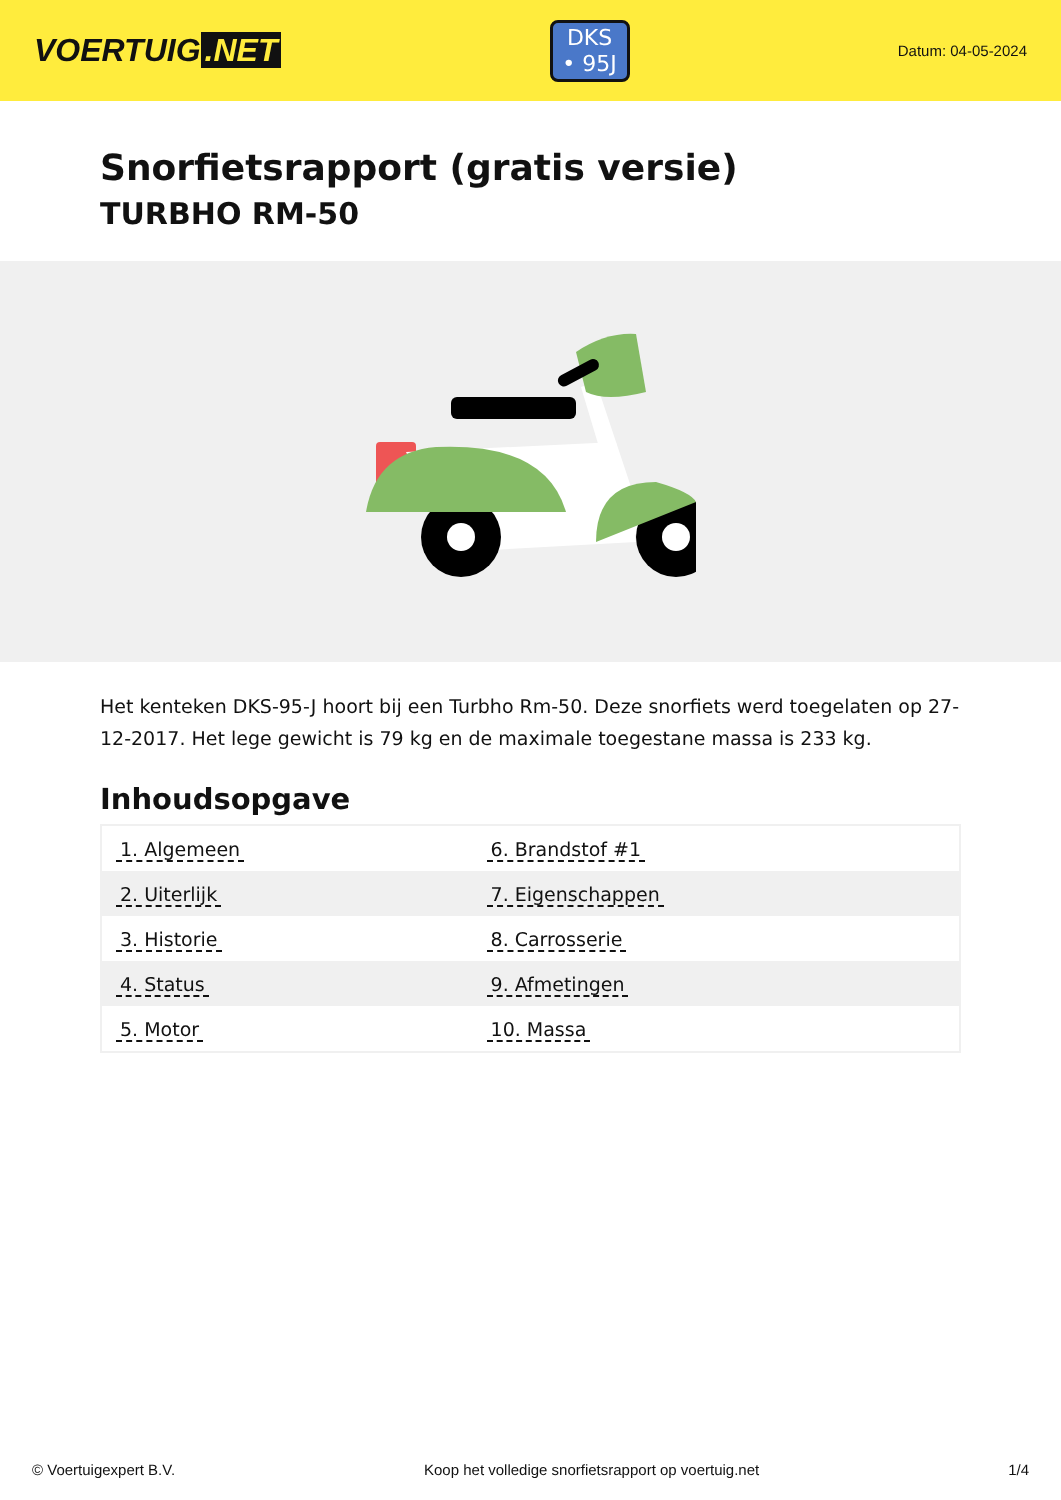VOERTUIG.NET
DKS
• 95J
Datum: 04-05-2024
Snorfietsrapport (gratis versie)
TURBHO RM-50
Het kenteken DKS-95-J hoort bij een Turbho Rm-50. Deze snorfiets werd toegelaten op 27-12-2017. Het lege gewicht is 79 kg en de maximale toegestane massa is 233 kg.
Inhoudsopgave
| 1. Algemeen | 6. Brandstof #1 |
| 2. Uiterlijk | 7. Eigenschappen |
| 3. Historie | 8. Carrosserie |
| 4. Status | 9. Afmetingen |
| 5. Motor | 10. Massa |
© Voertuigexpert B.V. Koop het volledige snorfietsrapport op voertuig.net 1/4